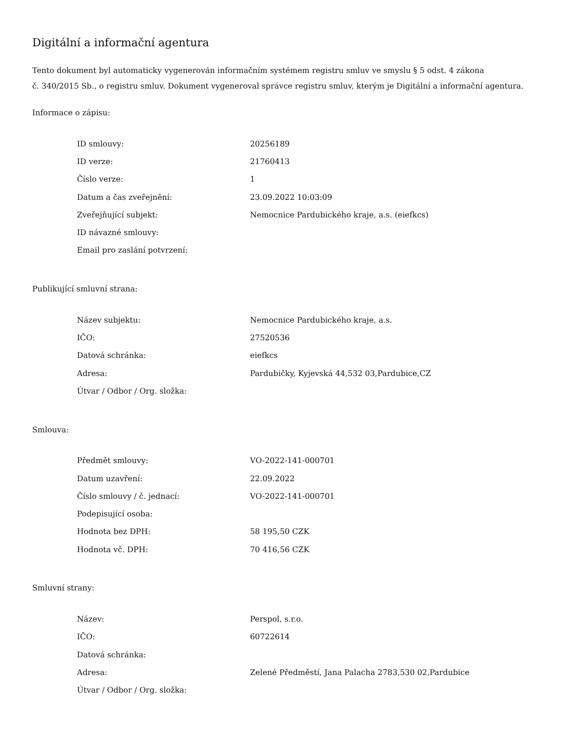Digitální a informační agentura
Tento dokument byl automaticky vygenerován informačním systémem registru smluv ve smyslu § 5 odst. 4 zákona
č. 340/2015 Sb., o registru smluv. Dokument vygeneroval správce registru smluv, kterým je Digitální a informační agentura.
Informace o zápisu:
| ID smlouvy: | 20256189 |
| ID verze: | 21760413 |
| Číslo verze: | 1 |
| Datum a čas zveřejnění: | 23.09.2022 10:03:09 |
| Zveřejňující subjekt: | Nemocnice Pardubického kraje, a.s. (eiefkcs) |
| ID návazné smlouvy: | |
| Email pro zaslání potvrzení: | |
Publikující smluvní strana:
| Název subjektu: | Nemocnice Pardubického kraje, a.s. |
| IČO: | 27520536 |
| Datová schránka: | eiefkcs |
| Adresa: | Pardubičky, Kyjevská 44,532 03,Pardubice,CZ |
| Útvar / Odbor / Org. složka: | |
Smlouva:
| Předmět smlouvy: | VO-2022-141-000701 |
| Datum uzavření: | 22.09.2022 |
| Číslo smlouvy / č. jednací: | VO-2022-141-000701 |
| Podepisující osoba: | |
| Hodnota bez DPH: | 58 195,50 CZK |
| Hodnota vč. DPH: | 70 416,56 CZK |
Smluvní strany:
| Název: | Perspol, s.r.o. |
| IČO: | 60722614 |
| Datová schránka: | |
| Adresa: | Zelené Předměstí, Jana Palacha 2783,530 02,Pardubice |
| Útvar / Odbor / Org. složka: | |